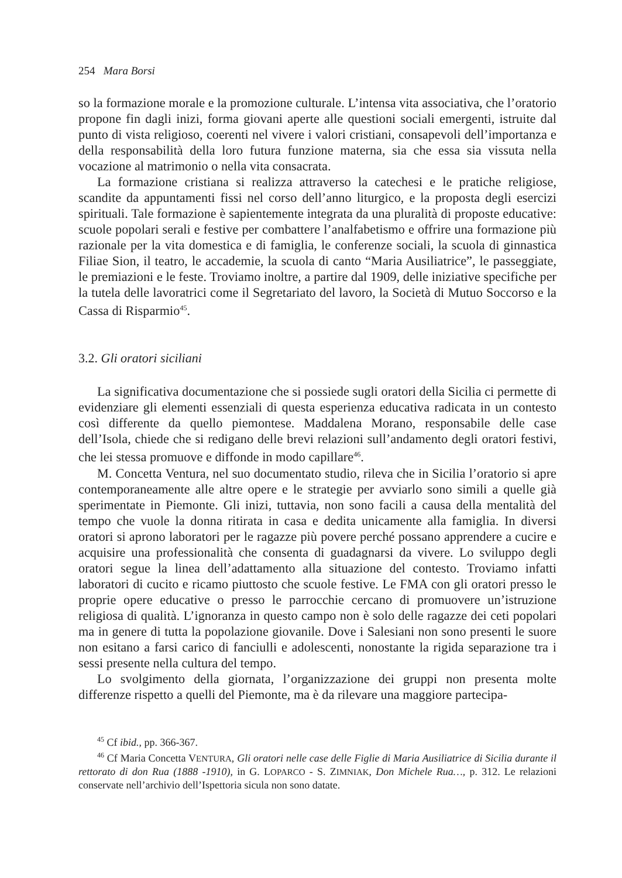254 Mara Borsi
so la formazione morale e la promozione culturale. L’intensa vita associativa, che l’oratorio propone fin dagli inizi, forma giovani aperte alle questioni sociali emergenti, istruite dal punto di vista religioso, coerenti nel vivere i valori cristiani, consapevoli dell’importanza e della responsabilità della loro futura funzione materna, sia che essa sia vissuta nella vocazione al matrimonio o nella vita consacrata.
La formazione cristiana si realizza attraverso la catechesi e le pratiche religiose, scandite da appuntamenti fissi nel corso dell’anno liturgico, e la proposta degli esercizi spirituali. Tale formazione è sapientemente integrata da una pluralità di proposte educative: scuole popolari serali e festive per combattere l’analfabetismo e offrire una formazione più razionale per la vita domestica e di famiglia, le conferenze sociali, la scuola di ginnastica Filiae Sion, il teatro, le accademie, la scuola di canto “Maria Ausiliatrice”, le passeggiate, le premiazioni e le feste. Troviamo inoltre, a partire dal 1909, delle iniziative specifiche per la tutela delle lavoratrici come il Segretariato del lavoro, la Società di Mutuo Soccorso e la Cassa di Risparmio<sup>45</sup>.
3.2. Gli oratori siciliani
La significativa documentazione che si possiede sugli oratori della Sicilia ci permette di evidenziare gli elementi essenziali di questa esperienza educativa radicata in un contesto così differente da quello piemontese. Maddalena Morano, responsabile delle case dell’Isola, chiede che si redigano delle brevi relazioni sull’andamento degli oratori festivi, che lei stessa promuove e diffonde in modo capillare<sup>46</sup>.
M. Concetta Ventura, nel suo documentato studio, rileva che in Sicilia l’oratorio si apre contemporaneamente alle altre opere e le strategie per avviarlo sono simili a quelle già sperimentate in Piemonte. Gli inizi, tuttavia, non sono facili a causa della mentalità del tempo che vuole la donna ritirata in casa e dedita unicamente alla famiglia. In diversi oratori si aprono laboratori per le ragazze più povere perché possano apprendere a cucire e acquisire una professionalità che consenta di guadagnarsi da vivere. Lo sviluppo degli oratori segue la linea dell’adattamento alla situazione del contesto. Troviamo infatti laboratori di cucito e ricamo piuttosto che scuole festive. Le FMA con gli oratori presso le proprie opere educative o presso le parrocchie cercano di promuovere un’istruzione religiosa di qualità. L’ignoranza in questo campo non è solo delle ragazze dei ceti popolari ma in genere di tutta la popolazione giovanile. Dove i Salesiani non sono presenti le suore non esitano a farsi carico di fanciulli e adolescenti, nonostante la rigida separazione tra i sessi presente nella cultura del tempo.
Lo svolgimento della giornata, l’organizzazione dei gruppi non presenta molte differenze rispetto a quelli del Piemonte, ma è da rilevare una maggiore partecipa-
<sup>45</sup> Cf ibid., pp. 366-367.
<sup>46</sup> Cf Maria Concetta VENTURA, Gli oratori nelle case delle Figlie di Maria Ausiliatrice di Sicilia durante il rettorato di don Rua (1888 -1910), in G. LOPARCO - S. ZIMNIAK, Don Michele Rua…, p. 312. Le relazioni conservate nell’archivio dell’Ispettoria sicula non sono datate.